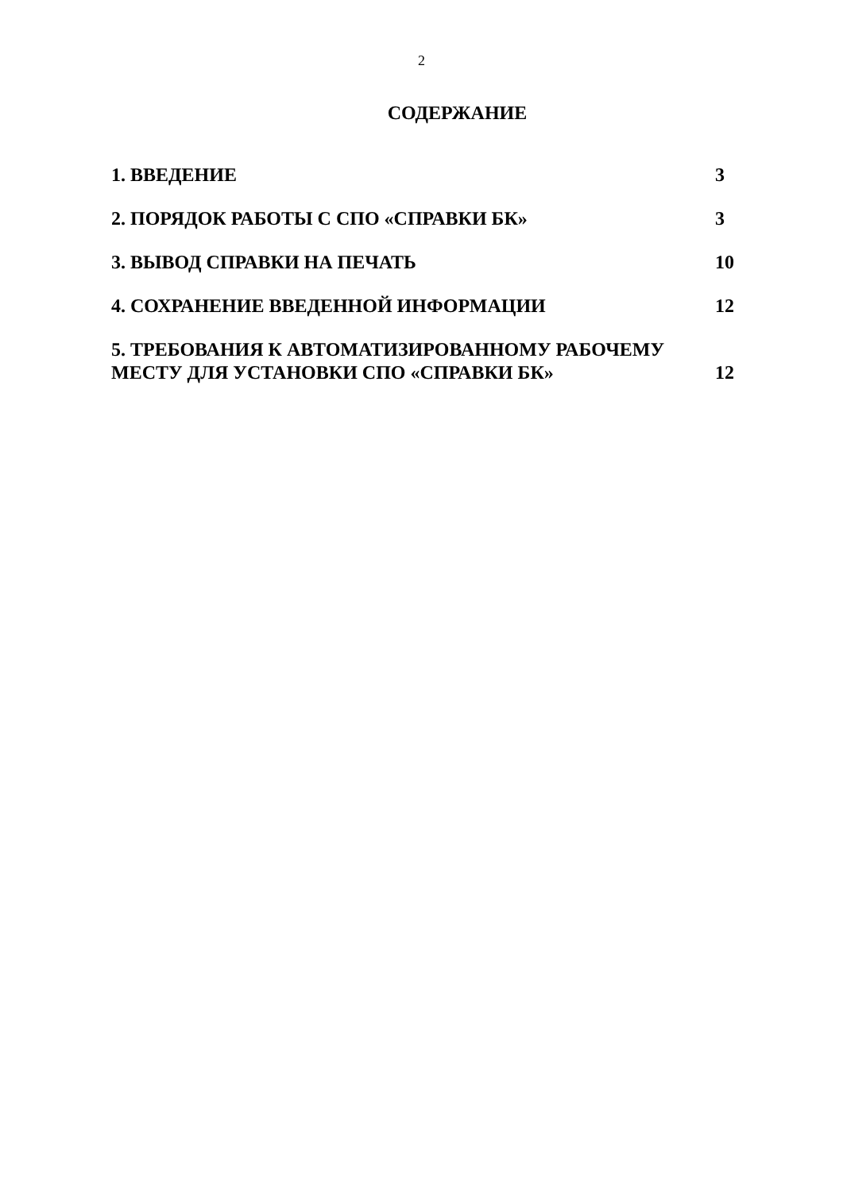2
СОДЕРЖАНИЕ
1. ВВЕДЕНИЕ 3
2. ПОРЯДОК РАБОТЫ С СПО «СПРАВКИ БК» 3
3. ВЫВОД СПРАВКИ НА ПЕЧАТЬ 10
4. СОХРАНЕНИЕ ВВЕДЕННОЙ ИНФОРМАЦИИ 12
5. ТРЕБОВАНИЯ К АВТОМАТИЗИРОВАННОМУ РАБОЧЕМУ
МЕСТУ ДЛЯ УСТАНОВКИ СПО «СПРАВКИ БК» 12